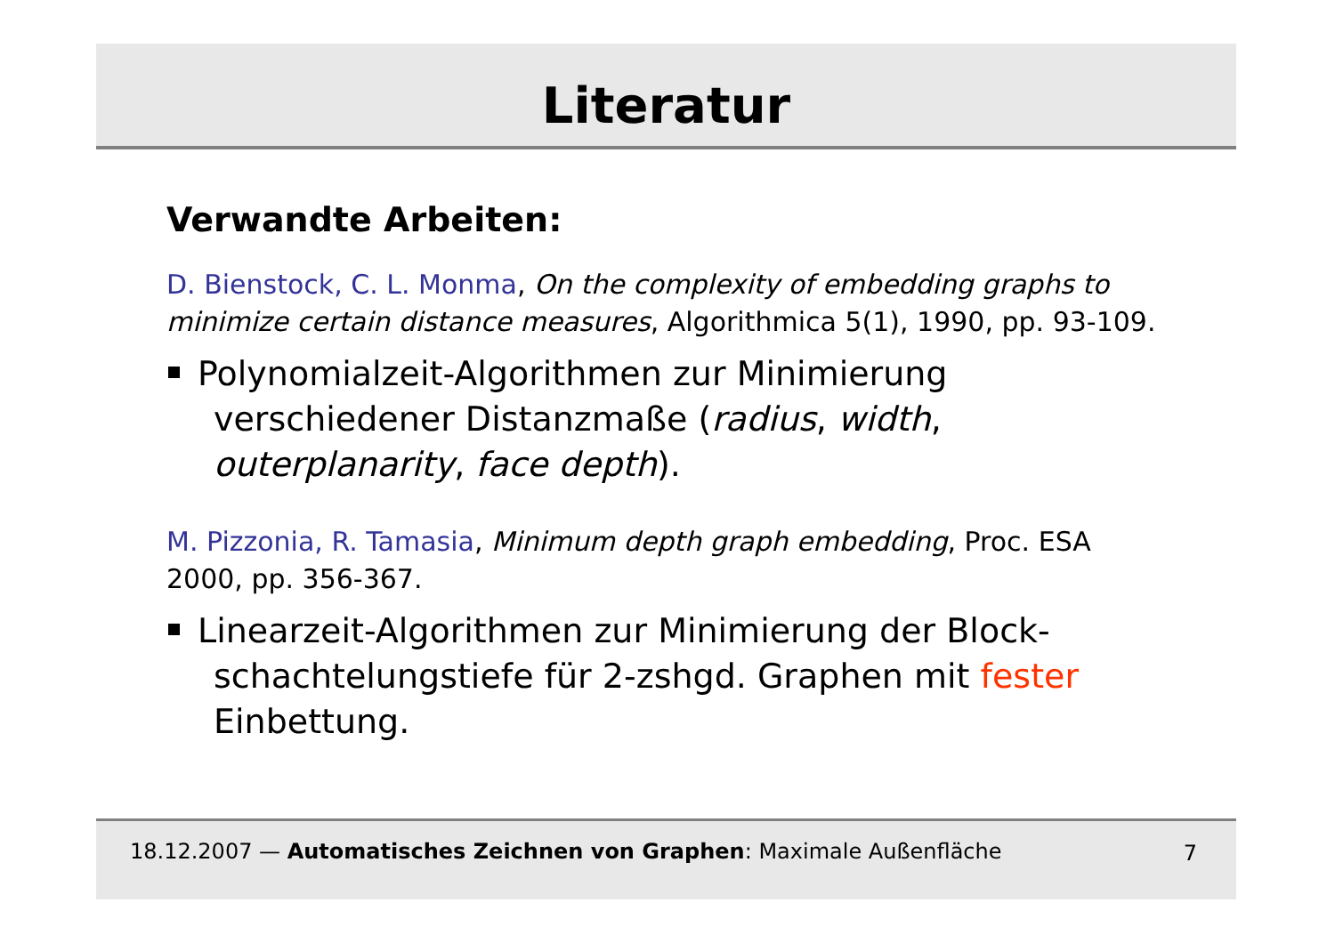Literatur
Verwandte Arbeiten:
D. Bienstock, C. L. Monma, On the complexity of embedding graphs to minimize certain distance measures, Algorithmica 5(1), 1990, pp. 93-109.
Polynomialzeit-Algorithmen zur Minimierung verschiedener Distanzmaße (radius, width, outerplanarity, face depth).
M. Pizzonia, R. Tamasia, Minimum depth graph embedding, Proc. ESA 2000, pp. 356-367.
Linearzeit-Algorithmen zur Minimierung der Block-schachtelungstiefe für 2-zshgd. Graphen mit fester Einbettung.
18.12.2007 — Automatisches Zeichnen von Graphen: Maximale Außenfläche 7